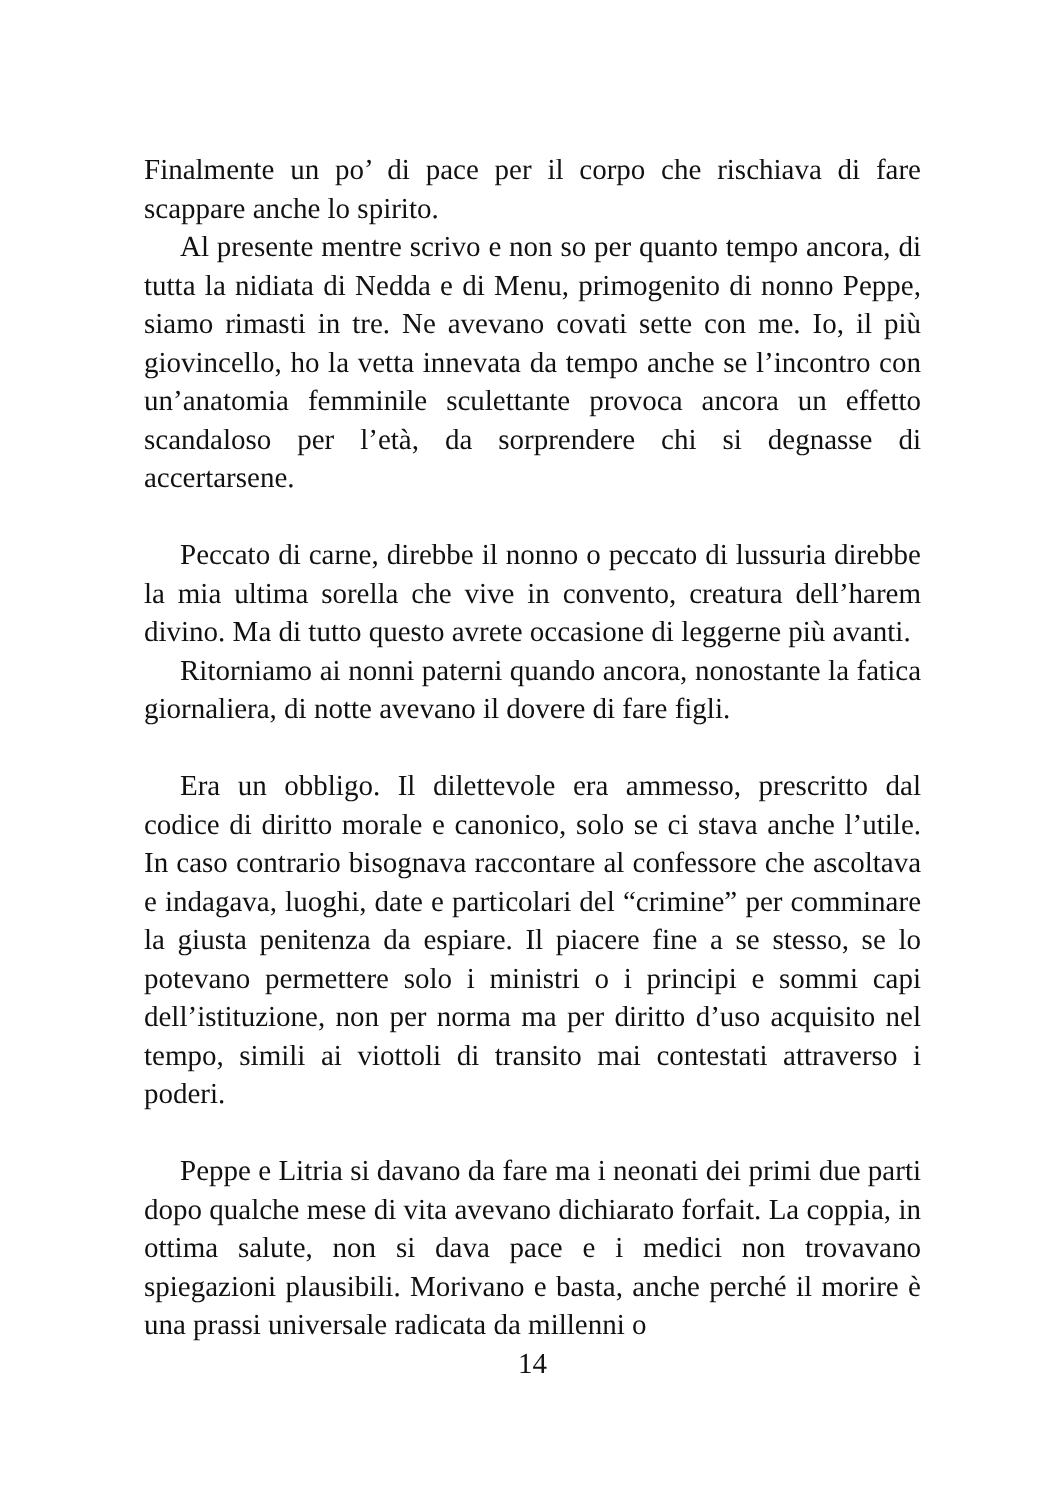Finalmente un po’ di pace per il corpo che rischiava di fare scappare anche lo spirito.
Al presente mentre scrivo e non so per quanto tempo ancora, di tutta la nidiata di Nedda e di Menu, primogenito di nonno Peppe, siamo rimasti in tre. Ne avevano covati sette con me. Io, il più giovincello, ho la vetta innevata da tempo anche se l’incontro con un’anatomia femminile sculettante provoca ancora un effetto scandaloso per l’età, da sorprendere chi si degnasse di accertarsene.
Peccato di carne, direbbe il nonno o peccato di lussuria direbbe la mia ultima sorella che vive in convento, creatura dell’harem divino. Ma di tutto questo avrete occasione di leggerne più avanti.
Ritorniamo ai nonni paterni quando ancora, nonostante la fatica giornaliera, di notte avevano il dovere di fare figli.
Era un obbligo. Il dilettevole era ammesso, prescritto dal codice di diritto morale e canonico, solo se ci stava anche l’utile. In caso contrario bisognava raccontare al confessore che ascoltava e indagava, luoghi, date e particolari del “crimine” per comminare la giusta penitenza da espiare. Il piacere fine a se stesso, se lo potevano permettere solo i ministri o i principi e sommi capi dell’istituzione, non per norma ma per diritto d’uso acquisito nel tempo, simili ai viottoli di transito mai contestati attraverso i poderi.
Peppe e Litria si davano da fare ma i neonati dei primi due parti dopo qualche mese di vita avevano dichiarato forfait. La coppia, in ottima salute, non si dava pace e i medici non trovavano spiegazioni plausibili. Morivano e basta, anche perché il morire è una prassi universale radicata da millenni o
14